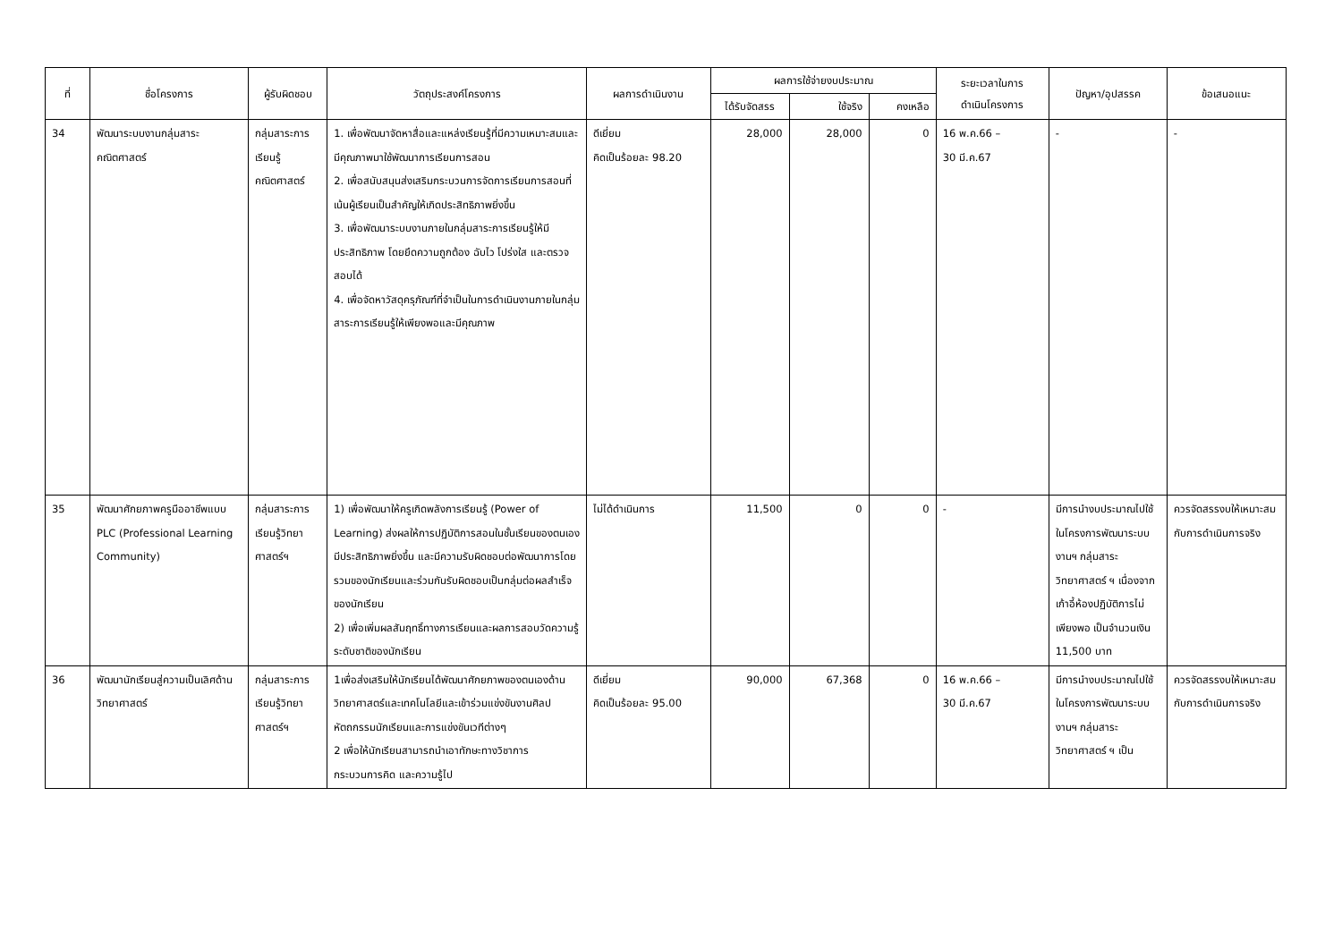| ที่ | ชื่อโครงการ | ผู้รับผิดชอบ | วัตถุประสงค์โครงการ | ผลการดำเนินงาน | ผลการใช้จ่ายงบประมาณ | | | ระยะเวลาในการ ดำเนินโครงการ | ปัญหา/อุปสรรค | ข้อเสนอแนะ |
| --- | --- | --- | --- | --- | --- | --- | --- | --- | --- | --- |
| | | | | | ได้รับจัดสรร | ใช้จริง | คงเหลือ | | | |
| 34 | พัฒนาระบบงานกลุ่มสาระคณิตศาสตร์ | กลุ่มสาระการเรียนรู้คณิตศาสตร์ | 1. เพื่อพัฒนาจัดหาสื่อและแหล่งเรียนรู้ที่มีความเหมาะสมและมีคุณภาพมาใช้พัฒนาการเรียนการสอน 2. เพื่อสนับสนุนส่งเสริมกระบวนการจัดการเรียนการสอนที่เน้นผู้เรียนเป็นสำคัญให้เกิดประสิทธิภาพยิ่งขึ้น 3. เพื่อพัฒนาระบบงานภายในกลุ่มสาระการเรียนรู้ให้มีประสิทธิภาพ โดยยึดความถูกต้อง ฉับไว โปร่งใส และตรวจสอบได้ 4. เพื่อจัดหาวัสดุครุภัณฑ์ที่จำเป็นในการดำเนินงานภายในกลุ่มสาระการเรียนรู้ให้เพียงพอและมีคุณภาพ | ดีเยี่ยม คิดเป็นร้อยละ 98.20 | 28,000 | 28,000 | 0 | 16 พ.ค.66 – 30 มี.ค.67 | - | - |
| 35 | พัฒนาศักยภาพครูมืออาชีพแบบ PLC (Professional Learning Community) | กลุ่มสาระการเรียนรู้วิทยาศาสตร์ฯ | 1) เพื่อพัฒนาให้ครูเกิดพลังการเรียนรู้ (Power of Learning) ส่งผลให้การปฏิบัติการสอนในชั้นเรียนของตนเองมีประสิทธิภาพยิ่งขึ้น และมีความรับผิดชอบต่อพัฒนาการโดยรวมของนักเรียนและร่วมกันรับผิดชอบเป็นกลุ่มต่อผลสำเร็จของนักเรียน 2) เพื่อเพิ่มผลสัมฤทธิ์ทางการเรียนและผลการสอบวัดความรู้ระดับชาติของนักเรียน | ไม่ได้ดำเนินการ | 11,500 | 0 | 0 | - | มีการนำงบประมาณไปใช้ในโครงการพัฒนาระบบงานฯ กลุ่มสาระวิทยาศาสตร์ ฯ เนื่องจากเก้าอี้ห้องปฏิบัติการไม่เพียงพอ เป็นจำนวนเงิน 11,500 บาท | ควรจัดสรรงบให้เหมาะสมกับการดำเนินการจริง |
| 36 | พัฒนานักเรียนสู่ความเป็นเลิศด้านวิทยาศาสตร์ | กลุ่มสาระการเรียนรู้วิทยาศาสตร์ฯ | 1เพื่อส่งเสริมให้นักเรียนได้พัฒนาศักยภาพของตนเองด้านวิทยาศาสตร์และเทคโนโลยีและเข้าร่วมแข่งขันงานศิลปหัตถกรรมนักเรียนและการแข่งขันเวทีต่างๆ 2 เพื่อให้นักเรียนสามารถนำเอาทักษะทางวิชาการ กระบวนการคิด และความรู้ไป | ดีเยี่ยม คิดเป็นร้อยละ 95.00 | 90,000 | 67,368 | 0 | 16 พ.ค.66 – 30 มี.ค.67 | มีการนำงบประมาณไปใช้ในโครงการพัฒนาระบบงานฯ กลุ่มสาระวิทยาศาสตร์ ฯ เป็น | ควรจัดสรรงบให้เหมาะสมกับการดำเนินการจริง |